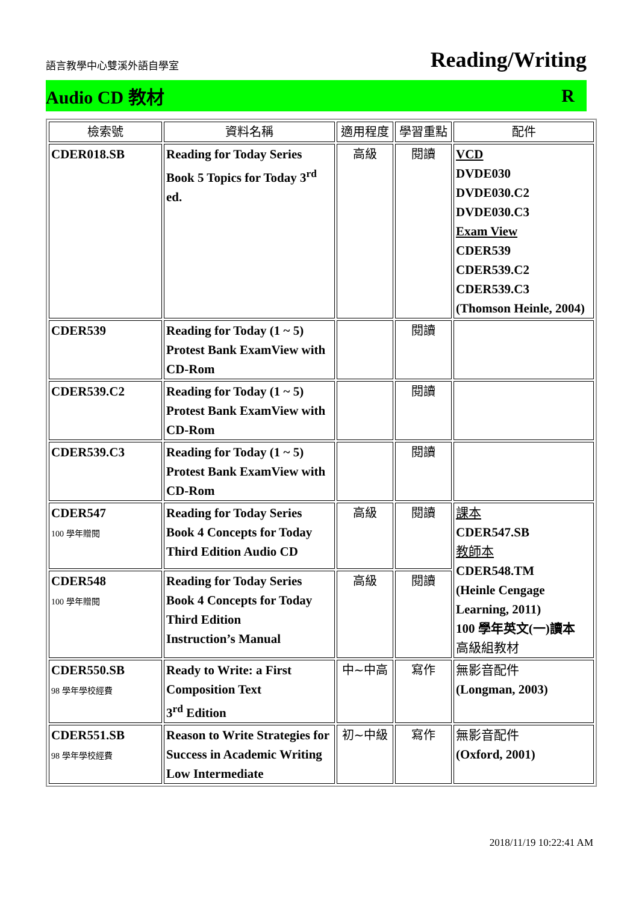語言教學中心雙溪外語自學室 Reading/Writing
Audio CD 教材 R
| 檢索號 | 資料名稱 | 適用程度 | 學習重點 | 配件 |
| --- | --- | --- | --- | --- |
| CDER018.SB | Reading for Today Series Book 5 Topics for Today 3<sup>rd</sup> ed. | 高級 | 閱讀 | VCD DVDE030 DVDE030.C2 DVDE030.C3 Exam View CDER539 CDER539.C2 CDER539.C3 (Thomson Heinle, 2004) |
| CDER539 | Reading for Today (1 ~ 5) Protest Bank ExamView with CD-Rom | | 閱讀 | |
| CDER539.C2 | Reading for Today (1 ~ 5) Protest Bank ExamView with CD-Rom | | 閱讀 | |
| CDER539.C3 | Reading for Today (1 ~ 5) Protest Bank ExamView with CD-Rom | | 閱讀 | |
| CDER547 100 學年贈閱 | Reading for Today Series Book 4 Concepts for Today Third Edition Audio CD | 高級 | 閱讀 | 課本 CDER547.SB 教師本 CDER548.TM (Heinle Cengage Learning, 2011) 100 學年英文(一)讀本 高級組教材 |
| CDER548 100 學年贈閱 | Reading for Today Series Book 4 Concepts for Today Third Edition Instruction’s Manual | 高級 | 閱讀 | |
| CDER550.SB 98 學年學校經費 | Ready to Write: a First Composition Text 3<sup>rd</sup> Edition | 中~中高 | 寫作 | 無影音配件 (Longman, 2003) |
| CDER551.SB 98 學年學校經費 | Reason to Write Strategies for Success in Academic Writing Low Intermediate | 初~中級 | 寫作 | 無影音配件 (Oxford, 2001) |
2018/11/19 10:22:41 AM